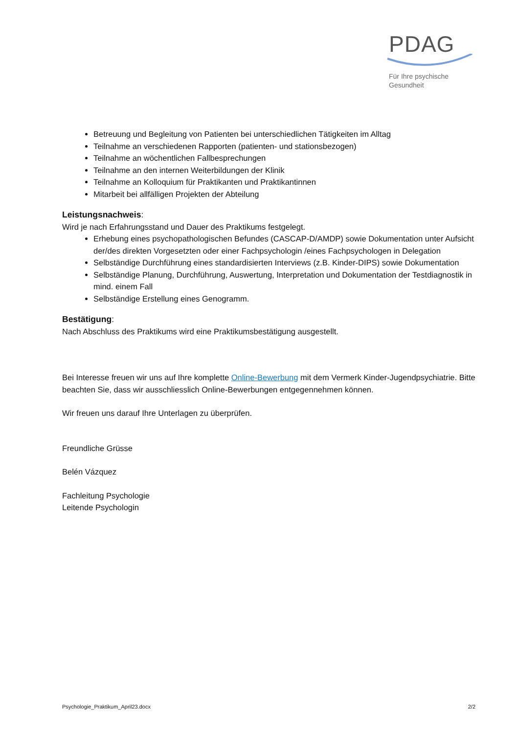PDAG
Für Ihre psychische
Gesundheit
Betreuung und Begleitung von Patienten bei unterschiedlichen Tätigkeiten im Alltag
Teilnahme an verschiedenen Rapporten (patienten- und stationsbezogen)
Teilnahme an wöchentlichen Fallbesprechungen
Teilnahme an den internen Weiterbildungen der Klinik
Teilnahme an Kolloquium für Praktikanten und Praktikantinnen
Mitarbeit bei allfälligen Projekten der Abteilung
Leistungsnachweis:
Wird je nach Erfahrungsstand und Dauer des Praktikums festgelegt.
Erhebung eines psychopathologischen Befundes (CASCAP-D/AMDP) sowie Dokumentation unter Aufsicht der/des direkten Vorgesetzten oder einer Fachpsychologin /eines Fachpsychologen in Delegation
Selbständige Durchführung eines standardisierten Interviews (z.B. Kinder-DIPS) sowie Dokumentation
Selbständige Planung, Durchführung, Auswertung, Interpretation und Dokumentation der Testdiagnostik in mind. einem Fall
Selbständige Erstellung eines Genogramm.
Bestätigung:
Nach Abschluss des Praktikums wird eine Praktikumsbestätigung ausgestellt.
Bei Interesse freuen wir uns auf Ihre komplette Online-Bewerbung mit dem Vermerk Kinder-Jugendpsychiatrie. Bitte beachten Sie, dass wir ausschliesslich Online-Bewerbungen entgegennehmen können.
Wir freuen uns darauf Ihre Unterlagen zu überprüfen.
Freundliche Grüsse
Belén Vázquez
Fachleitung Psychologie
Leitende Psychologin
Psychologie_Praktikum_April23.docx 2/2